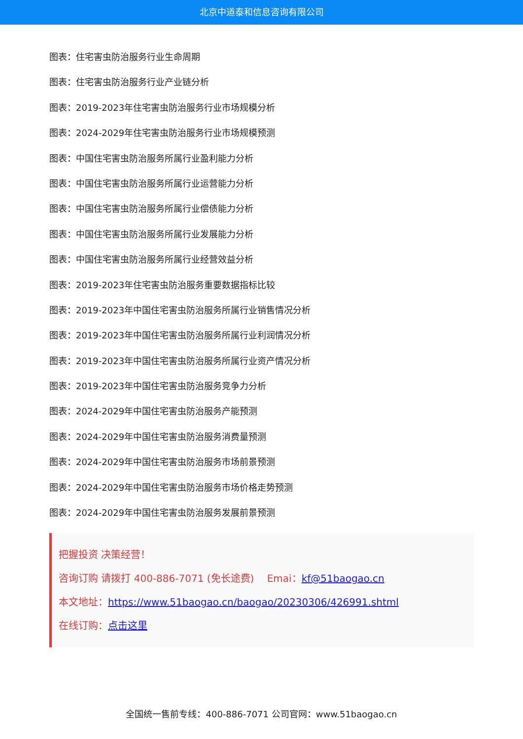北京中道泰和信息咨询有限公司
图表：住宅害虫防治服务行业生命周期
图表：住宅害虫防治服务行业产业链分析
图表：2019-2023年住宅害虫防治服务行业市场规模分析
图表：2024-2029年住宅害虫防治服务行业市场规模预测
图表：中国住宅害虫防治服务所属行业盈利能力分析
图表：中国住宅害虫防治服务所属行业运营能力分析
图表：中国住宅害虫防治服务所属行业偿债能力分析
图表：中国住宅害虫防治服务所属行业发展能力分析
图表：中国住宅害虫防治服务所属行业经营效益分析
图表：2019-2023年住宅害虫防治服务重要数据指标比较
图表：2019-2023年中国住宅害虫防治服务所属行业销售情况分析
图表：2019-2023年中国住宅害虫防治服务所属行业利润情况分析
图表：2019-2023年中国住宅害虫防治服务所属行业资产情况分析
图表：2019-2023年中国住宅害虫防治服务竞争力分析
图表：2024-2029年中国住宅害虫防治服务产能预测
图表：2024-2029年中国住宅害虫防治服务消费量预测
图表：2024-2029年中国住宅害虫防治服务市场前景预测
图表：2024-2029年中国住宅害虫防治服务市场价格走势预测
图表：2024-2029年中国住宅害虫防治服务发展前景预测
把握投资 决策经营！
咨询订购 请拨打 400-886-7071 (免长途费)　 Emai：kf@51baogao.cn
本文地址：https://www.51baogao.cn/baogao/20230306/426991.shtml
在线订购：点击这里
全国统一售前专线：400-886-7071 公司官网：www.51baogao.cn